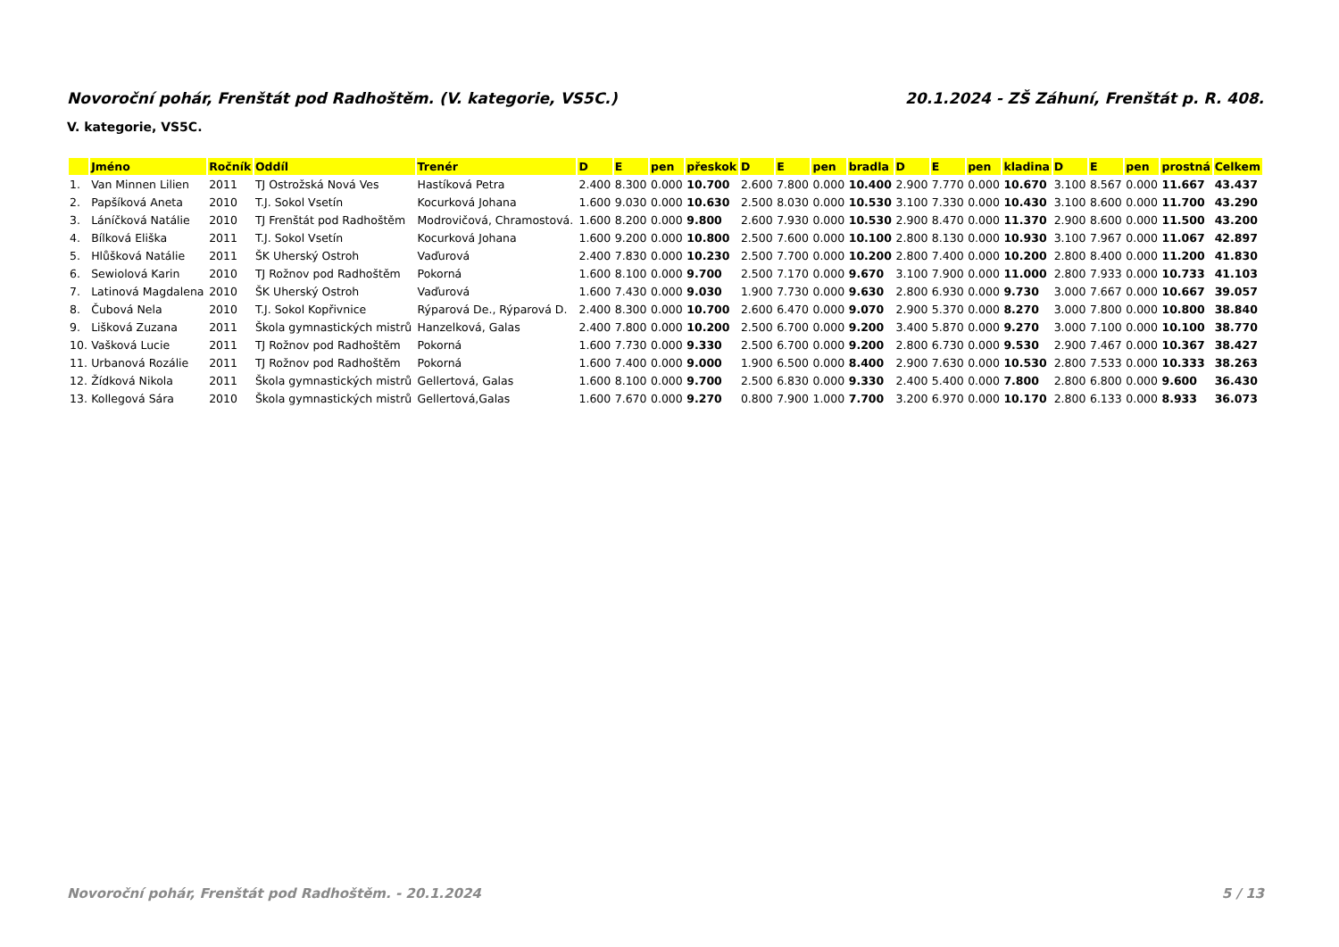Novoroční pohár, Frenštát pod Radhoštěm. (V. kategorie, VS5C.) 20.1.2024 - ZŠ Záhuní, Frenštát p. R. 408.
V. kategorie, VS5C.
| | Jméno | Ročník | Oddíl | Trenér | D | E | pen | přeskok | D | E | pen | bradla | D | E | pen | kladina | D | E | pen | prostná | Celkem |
| --- | --- | --- | --- | --- | --- | --- | --- | --- | --- | --- | --- | --- | --- | --- | --- | --- | --- | --- | --- | --- | --- |
| 1. | Van Minnen Lilien | 2011 | TJ Ostrožská Nová Ves | Hastíková Petra | 2.400 | 8.300 | 0.000 | 10.700 | 2.600 | 7.800 | 0.000 | 10.400 | 2.900 | 7.770 | 0.000 | 10.670 | 3.100 | 8.567 | 0.000 | 11.667 | 43.437 |
| 2. | Papšíková Aneta | 2010 | T.J. Sokol Vsetín | Kocurková Johana | 1.600 | 9.030 | 0.000 | 10.630 | 2.500 | 8.030 | 0.000 | 10.530 | 3.100 | 7.330 | 0.000 | 10.430 | 3.100 | 8.600 | 0.000 | 11.700 | 43.290 |
| 3. | Láníčková Natálie | 2010 | TJ Frenštát pod Radhoštěm | Modrovičová, Chramostová. | 1.600 | 8.200 | 0.000 | 9.800 | 2.600 | 7.930 | 0.000 | 10.530 | 2.900 | 8.470 | 0.000 | 11.370 | 2.900 | 8.600 | 0.000 | 11.500 | 43.200 |
| 4. | Bílková Eliška | 2011 | T.J. Sokol Vsetín | Kocurková Johana | 1.600 | 9.200 | 0.000 | 10.800 | 2.500 | 7.600 | 0.000 | 10.100 | 2.800 | 8.130 | 0.000 | 10.930 | 3.100 | 7.967 | 0.000 | 11.067 | 42.897 |
| 5. | Hlůšková Natálie | 2011 | ŠK Uherský Ostroh | Vaďurová | 2.400 | 7.830 | 0.000 | 10.230 | 2.500 | 7.700 | 0.000 | 10.200 | 2.800 | 7.400 | 0.000 | 10.200 | 2.800 | 8.400 | 0.000 | 11.200 | 41.830 |
| 6. | Sewiolová Karin | 2010 | TJ Rožnov pod Radhoštěm | Pokorná | 1.600 | 8.100 | 0.000 | 9.700 | 2.500 | 7.170 | 0.000 | 9.670 | 3.100 | 7.900 | 0.000 | 11.000 | 2.800 | 7.933 | 0.000 | 10.733 | 41.103 |
| 7. | Latinová Magdalena | 2010 | ŠK Uherský Ostroh | Vaďurová | 1.600 | 7.430 | 0.000 | 9.030 | 1.900 | 7.730 | 0.000 | 9.630 | 2.800 | 6.930 | 0.000 | 9.730 | 3.000 | 7.667 | 0.000 | 10.667 | 39.057 |
| 8. | Čubová Nela | 2010 | T.J. Sokol Kopřivnice | Rýparová De., Rýparová D. | 2.400 | 8.300 | 0.000 | 10.700 | 2.600 | 6.470 | 0.000 | 9.070 | 2.900 | 5.370 | 0.000 | 8.270 | 3.000 | 7.800 | 0.000 | 10.800 | 38.840 |
| 9. | Lišková Zuzana | 2011 | Škola gymnastických mistrů | Hanzelková, Galas | 2.400 | 7.800 | 0.000 | 10.200 | 2.500 | 6.700 | 0.000 | 9.200 | 3.400 | 5.870 | 0.000 | 9.270 | 3.000 | 7.100 | 0.000 | 10.100 | 38.770 |
| 10. | Vašková Lucie | 2011 | TJ Rožnov pod Radhoštěm | Pokorná | 1.600 | 7.730 | 0.000 | 9.330 | 2.500 | 6.700 | 0.000 | 9.200 | 2.800 | 6.730 | 0.000 | 9.530 | 2.900 | 7.467 | 0.000 | 10.367 | 38.427 |
| 11. | Urbanová Rozálie | 2011 | TJ Rožnov pod Radhoštěm | Pokorná | 1.600 | 7.400 | 0.000 | 9.000 | 1.900 | 6.500 | 0.000 | 8.400 | 2.900 | 7.630 | 0.000 | 10.530 | 2.800 | 7.533 | 0.000 | 10.333 | 38.263 |
| 12. | Žídková Nikola | 2011 | Škola gymnastických mistrů | Gellertová, Galas | 1.600 | 8.100 | 0.000 | 9.700 | 2.500 | 6.830 | 0.000 | 9.330 | 2.400 | 5.400 | 0.000 | 7.800 | 2.800 | 6.800 | 0.000 | 9.600 | 36.430 |
| 13. | Kollegová Sára | 2010 | Škola gymnastických mistrů | Gellertová,Galas | 1.600 | 7.670 | 0.000 | 9.270 | 0.800 | 7.900 | 1.000 | 7.700 | 3.200 | 6.970 | 0.000 | 10.170 | 2.800 | 6.133 | 0.000 | 8.933 | 36.073 |
Novoroční pohár, Frenštát pod Radhoštěm. - 20.1.2024 5 / 13